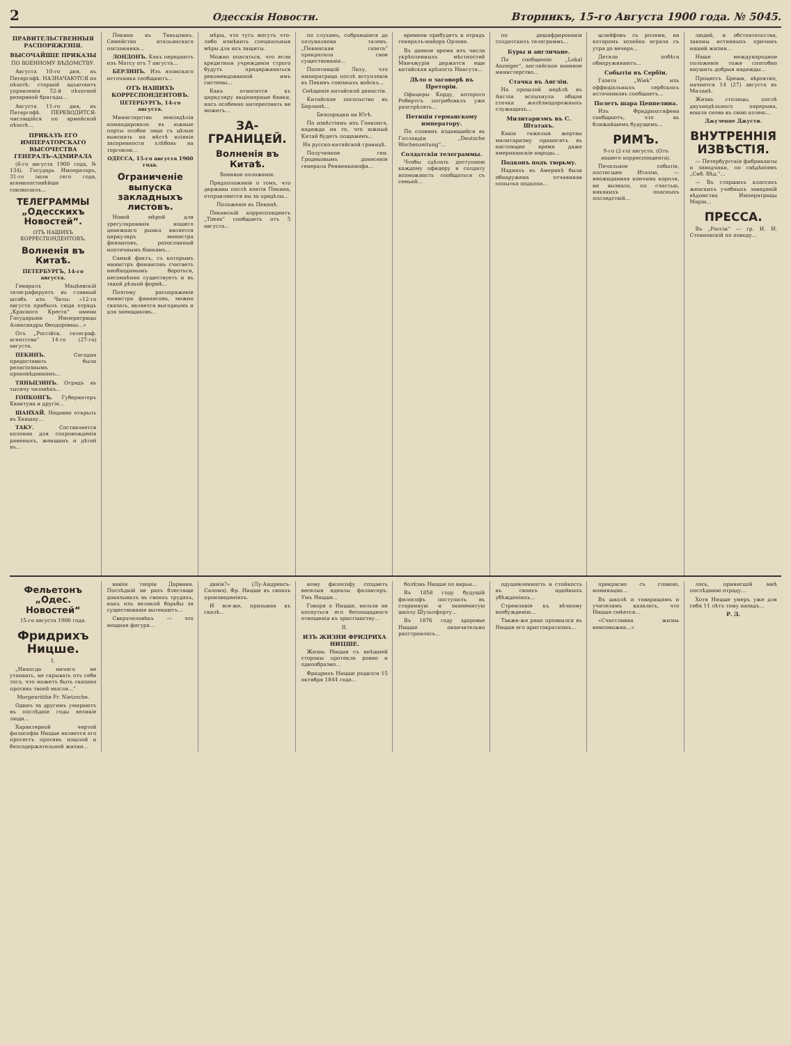2 Одесскія Новости. Вторникъ, 15-го Августа 1900 года. № 5045.
ПРАВИТЕЛЬСТВЕННЫЯ РАСПОРЯЖЕНІЯ.
ВЫСОЧАЙШІЕ ПРИКАЗЫ
ПО ВОЕННОМУ ВѢДОМСТВУ.
Августа 10-го дня, въ Петергофѣ. НАЗНАЧАЮТСЯ по пѣхотѣ: старшій адъютантъ управленія 52-й пѣхотной резервной бригады...
Августа 11-го дня, въ Петергофѣ. ПЕРЕВОДИТСЯ: числящійся по армейской пѣхотѣ...
ПРИКАЗЪ ЕГО ИМПЕРАТОРСКАГО ВЫСОЧЕСТВА ГЕНЕРАЛЪ-АДМИРАЛА
(6-го августа 1900 года, № 134). Государь Императоръ, 31-го іюля сего года, всемилостивѣйше соизволилъ...
ТЕЛЕГРАММЫ „Одесскихъ Новостей“.
ОТЪ НАШИХЪ КОРРЕСПОНДЕНТОВЪ.
Волненія въ Китаѣ.
ПЕТЕРБУРГЪ, 14-го августа.
Генералъ Мацѣевскій телеграфируетъ въ главный штабъ изъ Читы: «12-го августа прибылъ сюда отрядъ „Красного Креста“ имени Государыни Императрицы Александры Ѳеодоровны...»
Отъ „Россійск. телеграф. агентства“ 14-го (27-го) августа.
ПЕКИНЪ. Сегодня предоставить были религіознымъ проповѣдникамъ...
ТЯНЬЦЗИНЪ. Отрядъ въ тысячу человѣкъ...
ГОНКОНГЪ. Губернаторъ Квантуна и другіе...
ШАНХАЙ. Недавно открыть въ Хаишау...
ТАКУ. Составляется колонна для сопровожденія раненыхъ, женщинъ и дѣтей въ...
Пекина въ Тяньцзинъ. Семейство итальянскаго посланника...
ЛОНДОНЪ. Какъ передаютъ изъ Матсу отъ 7 августа...
БЕРЛИНЪ. Изъ японскаго источника сообщаютъ...
ОТЪ НАШИХЪ КОРРЕСПОНДЕНТОВЪ.
ПЕТЕРБУРГЪ, 14-го августа.
Министерство земледѣлія командировало въ южные порты особое лицо съ цѣлью выяснить на мѣстѣ вліяніе засоренности хлѣбовъ на торговлю...
ОДЕССА, 15-го августа 1900 года.
Ограниченіе выпуска закладныхъ листовъ.
Новой мѣрой для урегулированія нашего денежнаго рынка является циркуляръ министра финансовъ, разосланный ипотечнымъ банкамъ...
Самый фактъ, съ которымъ министръ финансовъ считаетъ необходимымъ бороться, несомнѣнно существуетъ и въ такой рѣзкой формѣ...
Поэтому распоряженіе министра финансовъ, можно сказать, является выгоднымъ и для заемщиковъ...
мѣры, что тутъ могутъ что-либо измѣнить специальныя мѣры для ихъ защиты.
Можно опасаться, что если кредитныя учрежденія строго будутъ придерживаться рекомендованной имъ системы...
Какъ относится къ циркуляру акціонерные банки, насъ особенно интересовать не можетъ...
ЗА-ГРАНИЦЕЙ.
Волненія въ Китаѣ.
Военное положеніе.
Предположеніе о томъ, что державы послѣ взятія Пекина, отправляются вы за предѣлы...
Положеніе въ Пекинѣ.
Пекинскій корреспондентъ „Times“ сообщаетъ отъ 5 августа...
по слухамъ, собравшіеся до полуналкова талевъ. „Пекинская газета“ прекратила свое существованіе...
Посетившій Лиху, что императрица послѣ вступленія въ Пекинъ союзныхъ войскъ...
Смѣщеніе китайской династіи.
Китайское посольство въ Берлинѣ...
Безпорядки на Югѣ.
По извѣстіямъ изъ Гонконга, надежда на то, что южный Китай будетъ пощаженъ...
На русско-китайской границѣ.
Полученное ген. Гродековымъ донесеніе генерала Ренненкампфа...
времени прибудетъ и отрядъ генералъ-майора Орлова.
Въ данное время изъ числа укрѣпленныхъ мѣстностей Манчжуріи держатся еще китайская крѣпость Нингута...
Дѣло о заговорѣ въ Преторіи.
Офицеры Корду, которого Робертсъ потребовалъ уже разстрѣлять...
Петиція германскому императору.
По словамъ издающейся въ Голландіи „Deutsche Wochenzeitung“...
Солдатскія телеграммы.
Чтобы сдѣлать доступною каждому офицеру и солдату возможность сообщаться съ семьей...
по дешифрированія солдатскихъ телеграммъ...
Буры и англичане.
По сообщенію „Lokal Anzeiger“, английское военное министерство...
Стачка въ Англіи.
На прошлой недѣлѣ въ Англіи вспыхнула общая стачка желѣзнодорожныхъ служащихъ...
Милитаризмъ въ С. Штатахъ.
Какія тяжелыя жертвы милитаризму приносятъ въ настоящее время даже американскіе народы...
Подкопъ подъ тюрьму.
Надняхъ въ Америкѣ была обнаружена отчаянная попытка подкопа...
шлейфовъ съ ролями, на которомъ хозяйка играла съ утра до вечера...
Детали побѣга обнаруживаютъ...
Событія въ Сербіи.
Газета „Wiek“ изъ оффиціальныхъ сербскихъ источниковъ сообщаетъ...
Полетъ шара Цеппелина.
Изъ Фридрихсгафена сообщаютъ, что въ ближайшемъ будущемъ...
РИМЪ.
9-го (2-го) августа. (Отъ нашего корреспондента).
Печальное событіе, постигшее Италію, — неожиданная кончина короля, не вызвало, по счастью, никакихъ опасныхъ последствій...
людей, и обстоятельства, законы истинныхъ причинъ нашей жизни...
Наше международное положеніе тоже способно внушить добрыя надежды...
Процессъ Бреши, вѣроятно, начнется 14 (27) августа въ Миланѣ.
Жизнь столицы, послѣ двухнедѣльного перерыва, вошла снова въ свою колею...
Джузеппе Джусти.
ВНУТРЕННІЯ ИЗВѢСТІЯ.
— Петербургскіе фабриканты и заводчики, по свѣдѣніямъ „Сиб. Вѣд.“...
— Въ старшихъ классахъ женскихъ учебныхъ заведеній вѣдомства Императрицы Маріи...
ПРЕССА.
Въ „Россіи“ — гр. И. И. Стояновскій по поводу...
Фельетонъ „Одес. Новостей“
15-го августа 1900 года.
Фридрихъ Ницше.
I.
„Никогда ничего не утаивать, не скрывать отъ себя того, что можетъ быть сказано противъ твоей мысли...“
Morgenröthe Fr. Nietzsche.
Одинъ за другимъ умираютъ въ послѣдніе годы великіе люди...
Характерной чертой философіи Ницше является его протестъ противъ пошлой и безсодержательной жизни...
ваюія теоріи Дарвина. Послѣдній не разъ блестяще доказывалъ въ своихъ трудахъ, какъ изъ великой борьбы за существованіе вытекаютъ...
Сверхчеловѣкъ — это мощная фигура...
данія?» (Лу-Андреасъ-Саломэ). Фр. Ницше въ своихъ произведеніяхъ.
И все-же, призывая къ скалѣ...
ному философу создаетъ веселыя идеалы фалангеръ. Умъ Ницше...
Говоря о Ницше, нельзя не коснуться его безпощаднаго отношенія къ христіанству...
II.
ИЗЪ ЖИЗНИ ФРИДРИХА НИЦШЕ.
Жизнь Ницше съ внѣшней стороны протекла ровно и однообразно...
Фридрихъ Ницше родился 15 октября 1844 года...
болѣзнь Ницше по вирьи...
Въ 1858 году будущій философъ поступилъ въ старинную и знаменитую школу Шульпфорту...
Въ 1876 году здоровье Ницше окончательно расстроилось...
одушевленность и стойкость въ своихъ идейныхъ убѣжденіяхъ...
Стремленіе къ вѣчному возбужденію...
Также-же рано проявился въ Ницше его аристократизмъ...
прекрасно съ славою, номинацію...
Въ школѣ и товарищамъ и учителямъ казалось, что Ницше смѣется...
«Счастливая жизнь невозможна...»
лось, принесшій мнѣ послѣднюю отраду...
Хотя Ницше умеръ уже для себя 11 лѣтъ тому назадъ...
Р. Д.